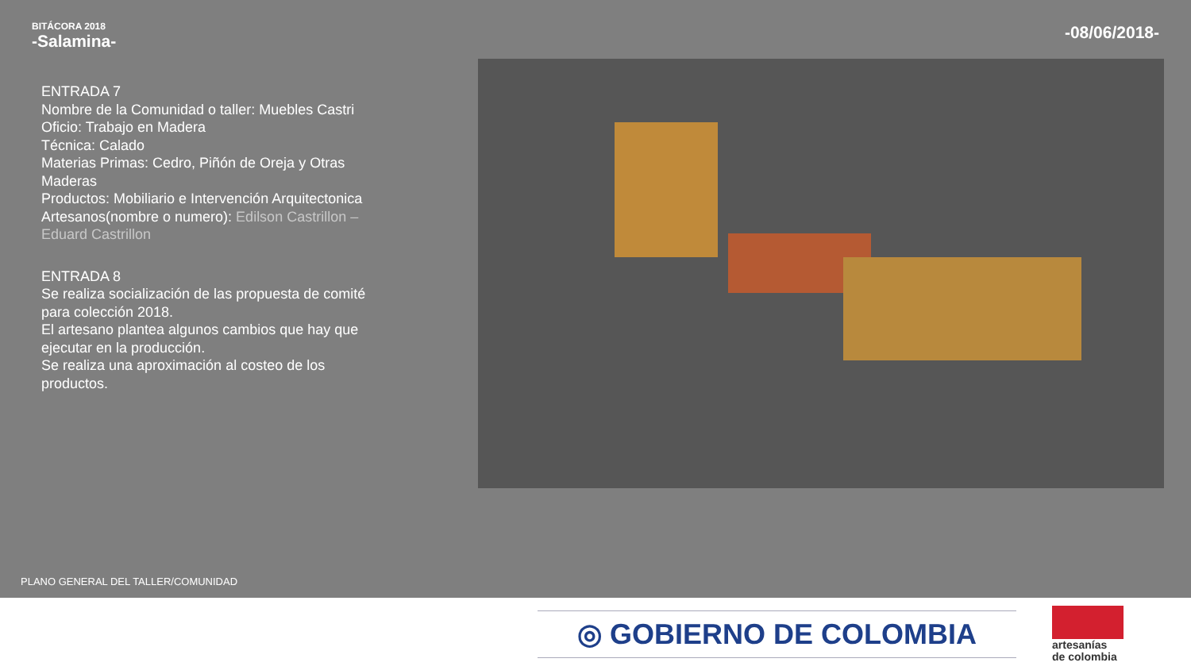BITÁCORA 2018
-Salamina-
-08/06/2018-
ENTRADA 7
Nombre de la Comunidad o taller: Muebles Castri
Oficio: Trabajo en Madera
Técnica: Calado
Materias Primas: Cedro, Piñón de Oreja y Otras Maderas
Productos: Mobiliario e Intervención Arquitectonica
Artesanos(nombre o numero): Edilson Castrillon – Eduard Castrillon
ENTRADA 8
Se realiza socialización de las propuesta de comité para colección 2018.
El artesano plantea algunos cambios que hay que ejecutar en la producción.
Se realiza una aproximación al costeo de los productos.
PLANO GENERAL DEL TALLER/COMUNIDAD
◎ GOBIERNO DE COLOMBIA
artesanías
de colombia